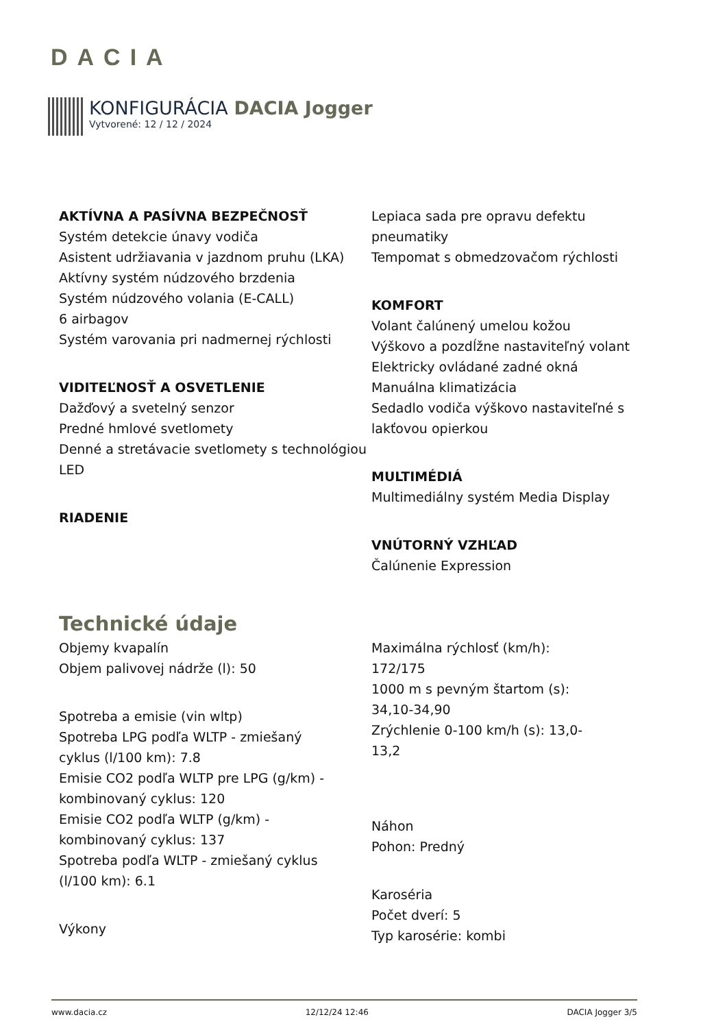DACIA
KONFIGURÁCIA DACIA Jogger
Vytvorené: 12 / 12 / 2024
AKTÍVNA A PASÍVNA BEZPEČNOSŤ
Systém detekcie únavy vodiča
Asistent udržiavania v jazdnom pruhu (LKA)
Aktívny systém núdzového brzdenia
Systém núdzového volania (E-CALL)
6 airbagov
Systém varovania pri nadmernej rýchlosti
VIDITEĽNOSŤ A OSVETLENIE
Dažďový a svetelný senzor
Predné hmlové svetlomety
Denné a stretávacie svetlomety s technológiou LED
RIADENIE
Lepiaca sada pre opravu defektu pneumatiky
Tempomat s obmedzovačom rýchlosti
KOMFORT
Volant čalúnený umelou kožou
Výškovo a pozdĺžne nastaviteľný volant
Elektricky ovládané zadné okná
Manuálna klimatizácia
Sedadlo vodiča výškovo nastaviteľné s lakťovou opierkou
MULTIMÉDIÁ
Multimediálny systém Media Display
VNÚTORNÝ VZHĽAD
Čalúnenie Expression
Technické údaje
Objemy kvapalín
Objem palivovej nádrže (l): 50
Spotreba a emisie (vin wltp)
Spotreba LPG podľa WLTP - zmiešaný cyklus (l/100 km): 7.8
Emisie CO2 podľa WLTP pre LPG (g/km) - kombinovaný cyklus: 120
Emisie CO2 podľa WLTP (g/km) - kombinovaný cyklus: 137
Spotreba podľa WLTP - zmiešaný cyklus (l/100 km): 6.1
Výkony
Maximálna rýchlosť (km/h): 172/175
1000 m s pevným štartom (s): 34,10-34,90
Zrýchlenie 0-100 km/h (s): 13,0-13,2
Náhon
Pohon: Predný
Karoséria
Počet dverí: 5
Typ karosérie: kombi
www.dacia.cz 12/12/24 12:46 DACIA Jogger 3/5